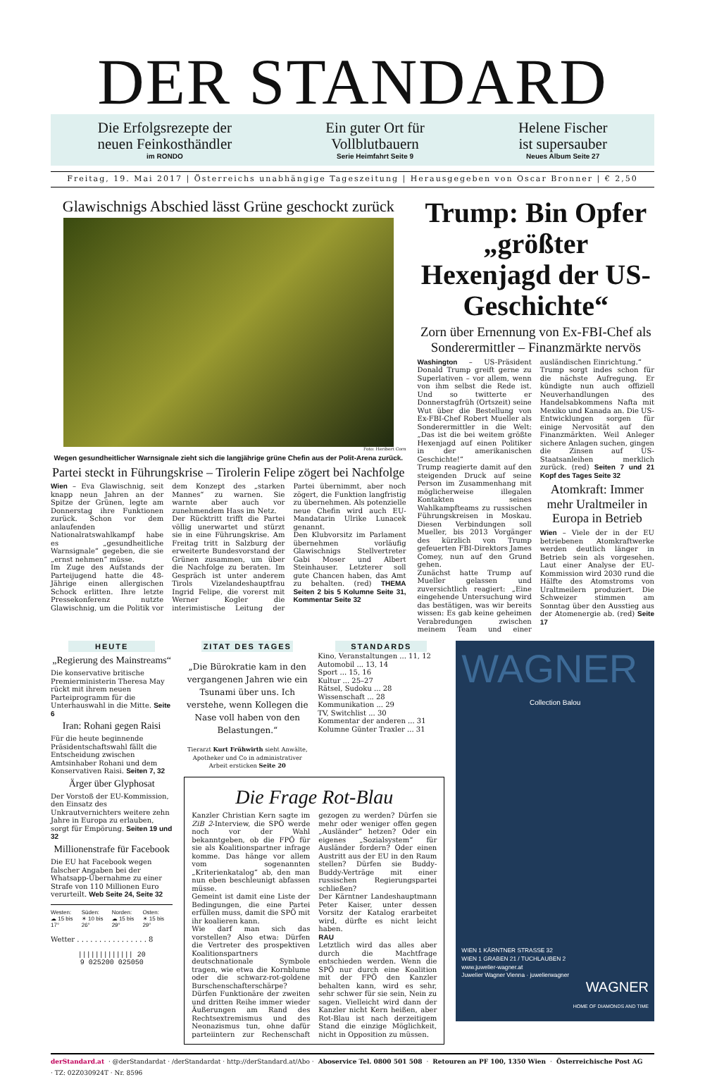DER STANDARD
Die Erfolgsrezepte der
neuen Feinkosthändler
im RONDO
Ein guter Ort für
Vollblutbauern
Serie Heimfahrt Seite 9
Helene Fischer
ist supersauber
Neues Album Seite 27
Freitag, 19. Mai 2017 | Österreichs unabhängige Tageszeitung | Herausgegeben von Oscar Bronner | € 2,50
Glawischnigs Abschied lässt Grüne geschockt zurück
Foto: Heribert Corn
Wegen gesundheitlicher Warnsignale zieht sich die langjährige grüne Chefin aus der Polit-Arena zurück.
Partei steckt in Führungskrise – Tirolerin Felipe zögert bei Nachfolge
Wien – Eva Glawischnig, seit knapp neun Jahren an der Spitze der Grünen, legte am Donnerstag ihre Funktionen zurück. Schon vor dem anlaufenden Nationalratswahlkampf habe es „gesundheitliche Warnsignale“ gegeben, die sie „ernst nehmen“ müsse.
Im Zuge des Aufstands der Parteijugend hatte die 48-Jährige einen allergischen Schock erlitten. Ihre letzte Pressekonferenz nutzte Glawischnig, um die Politik vor dem Konzept des „starken Mannes“ zu warnen. Sie warnte aber auch vor zunehmendem Hass im Netz.
Der Rücktritt trifft die Partei völlig unerwartet und stürzt sie in eine Führungskrise. Am Freitag tritt in Salzburg der erweiterte Bundesvorstand der Grünen zusammen, um über die Nachfolge zu beraten. Im Gespräch ist unter anderem Tirols Vizelandeshauptfrau Ingrid Felipe, die vorerst mit Werner Kogler die interimistische Leitung der Partei übernimmt, aber noch zögert, die Funktion langfristig zu übernehmen. Als potenzielle neue Chefin wird auch EU-Mandatarin Ulrike Lunacek genannt.
Den Klubvorsitz im Parlament übernehmen vorläufig Glawischnigs Stellvertreter Gabi Moser und Albert Steinhauser. Letzterer soll gute Chancen haben, das Amt zu behalten. (red) THEMA Seiten 2 bis 5 Kolumne Seite 31, Kommentar Seite 32
Trump: Bin Opfer „größter Hexenjagd der US-Geschichte“
Zorn über Ernennung von Ex-FBI-Chef als Sonderermittler – Finanzmärkte nervös
Washington – US-Präsident Donald Trump greift gerne zu Superlativen – vor allem, wenn von ihm selbst die Rede ist. Und so twitterte er Donnerstagfrüh (Ortszeit) seine Wut über die Bestellung von Ex-FBI-Chef Robert Mueller als Sonderermittler in die Welt: „Das ist die bei weitem größte Hexenjagd auf einen Politiker in der amerikanischen Geschichte!“
Trump reagierte damit auf den steigenden Druck auf seine Person im Zusammenhang mit möglicherweise illegalen Kontakten seines Wahlkampfteams zu russischen Führungskreisen in Moskau. Diesen Verbindungen soll Mueller, bis 2013 Vorgänger des kürzlich von Trump gefeuerten FBI-Direktors James Comey, nun auf den Grund gehen.
Zunächst hatte Trump auf Mueller gelassen und zuversichtlich reagiert: „Eine eingehende Untersuchung wird das bestätigen, was wir bereits wissen: Es gab keine geheimen Verabredungen zwischen meinem Team und einer ausländischen Einrichtung.“
Trump sorgt indes schon für die nächste Aufregung. Er kündigte nun auch offiziell Neuverhandlungen des Handelsabkommens Nafta mit Mexiko und Kanada an. Die US-Entwicklungen sorgen für einige Nervosität auf den Finanzmärkten. Weil Anleger sichere Anlagen suchen, gingen die Zinsen auf US-Staatsanleihen merklich zurück. (red) Seiten 7 und 21 Kopf des Tages Seite 32
Atomkraft: Immer mehr Uraltmeiler in Europa in Betrieb
Wien – Viele der in der EU betriebenen Atomkraftwerke werden deutlich länger in Betrieb sein als vorgesehen. Laut einer Analyse der EU-Kommission wird 2030 rund die Hälfte des Atomstroms von Uraltmeilern produziert. Die Schweizer stimmen am Sonntag über den Ausstieg aus der Atomenergie ab. (red) Seite 17
HEUTE
„Regierung des Mainstreams“
Die konservative britische Premierministerin Theresa May rückt mit ihrem neuen Parteiprogramm für die Unterhauswahl in die Mitte. Seite 6
Iran: Rohani gegen Raisi
Für die heute beginnende Präsidentschaftswahl fällt die Entscheidung zwischen Amtsinhaber Rohani und dem Konservativen Raisi. Seiten 7, 32
Ärger über Glyphosat
Der Vorstoß der EU-Kommission, den Einsatz des Unkrautvernichters weitere zehn Jahre in Europa zu erlauben, sorgt für Empörung. Seiten 19 und 32
Millionenstrafe für Facebook
Die EU hat Facebook wegen falscher Angaben bei der Whatsapp-Übernahme zu einer Strafe von 110 Millionen Euro verurteilt. Web Seite 24, Seite 32
Westen:
☁ 15 bis 17° Süden:
☀ 10 bis 26° Norden:
☁ 15 bis 29° Osten:
☀ 15 bis 29°
Wetter . . . . . . . . . . . . . . . . 8
||||||||||||| 20
9 025200 025050
ZITAT DES TAGES
„Die Bürokratie kam in den vergangenen Jahren wie ein Tsunami über uns. Ich verstehe, wenn Kollegen die Nase voll haben von den Belastungen.“
Tierarzt Kurt Frühwirth sieht Anwälte, Apotheker und Co in administrativer Arbeit ersticken Seite 20
STANDARDS
Kino, Veranstaltungen ... 11, 12
Automobil ... 13, 14
Sport ... 15, 16
Kultur ... 25–27
Rätsel, Sudoku ... 28
Wissenschaft ... 28
Kommunikation ... 29
TV, Switchlist ... 30
Kommentar der anderen ... 31
Kolumne Günter Traxler ... 31
Die Frage Rot-Blau
Kanzler Christian Kern sagte im ZiB 2-Interview, die SPÖ werde noch vor der Wahl bekanntgeben, ob die FPÖ für sie als Koalitionspartner infrage komme. Das hänge vor allem vom sogenannten „Kriterienkatalog“ ab, den man nun eben beschleunigt abfassen müsse.
Gemeint ist damit eine Liste der Bedingungen, die eine Partei erfüllen muss, damit die SPÖ mit ihr koalieren kann.
Wie darf man sich das vorstellen? Also etwa: Dürfen die Vertreter des prospektiven Koalitionspartners deutschnationale Symbole tragen, wie etwa die Kornblume oder die schwarz-rot-goldene Burschenschafterschärpe? Dürfen Funktionäre der zweiten und dritten Reihe immer wieder Äußerungen am Rand des Rechtsextremismus und des Neonazismus tun, ohne dafür parteiintern zur Rechenschaft gezogen zu werden? Dürfen sie mehr oder weniger offen gegen „Ausländer“ hetzen? Oder ein eigenes „Sozialsystem“ für Ausländer fordern? Oder einen Austritt aus der EU in den Raum stellen? Dürfen sie Buddy-Buddy-Verträge mit einer russischen Regierungspartei schließen?
Der Kärntner Landeshauptmann Peter Kaiser, unter dessen Vorsitz der Katalog erarbeitet wird, dürfte es nicht leicht haben.
RAU
Letztlich wird das alles aber durch die Machtfrage entschieden werden. Wenn die SPÖ nur durch eine Koalition mit der FPÖ den Kanzler behalten kann, wird es sehr, sehr schwer für sie sein, Nein zu sagen. Vielleicht wird dann der Kanzler nicht Kern heißen, aber Rot-Blau ist nach derzeitigem Stand die einzige Möglichkeit, nicht in Opposition zu müssen.
WAGNER
Collection Balou
WIEN 1 KÄRNTNER STRASSE 32
WIEN 1 GRABEN 21 / TUCHLAUBEN 2
www.juwelier-wagner.at
Juwelier Wagner Vienna · juwelierwagner
WAGNER
HOME OF DIAMONDS AND TIME
derStandard.at · @derStandardat · /derStandardat · http://derStandard.at/Abo · Aboservice Tel. 0800 501 508 · Retouren an PF 100, 1350 Wien · Österreichische Post AG · TZ: 02Z030924T · Nr. 8596